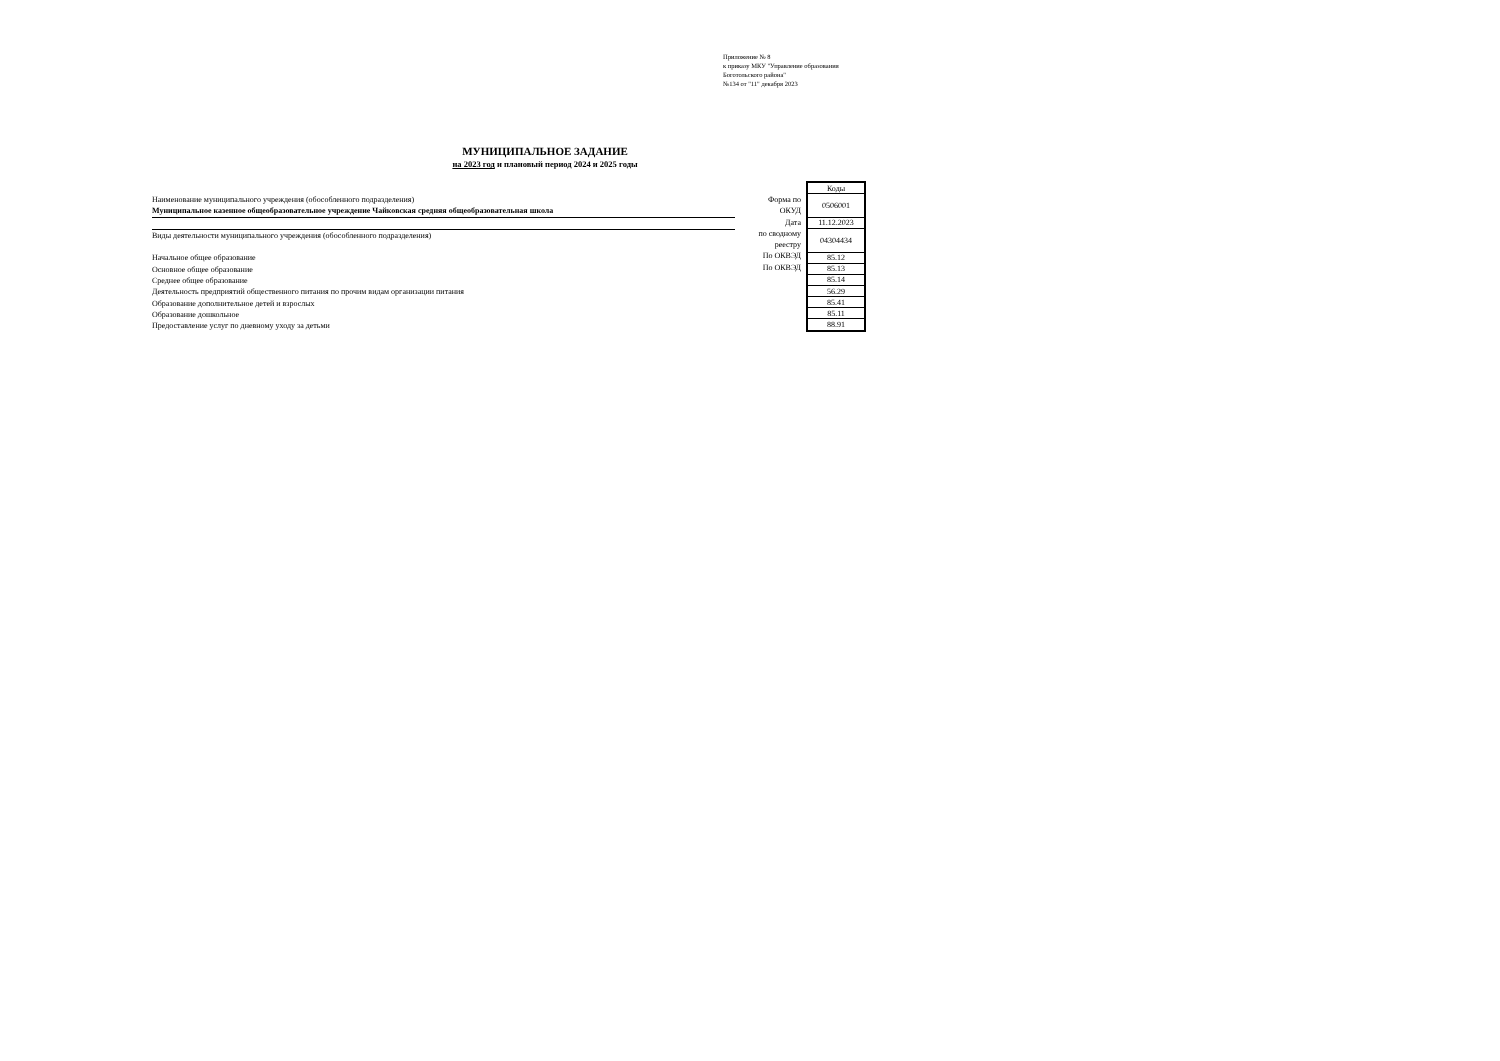Приложение № 8
к приказу МКУ "Управление образования
Боготольского района"
№134 от "11" декабря 2023
МУНИЦИПАЛЬНОЕ ЗАДАНИЕ
на 2023 год и плановый период 2024 и 2025 годы
Наименование муниципального учреждения (обособленного подразделения)
Муниципальное казенное общеобразовательное учреждение Чайковская средняя общеобразовательная школа
Виды деятельности муниципального учреждения (обособленного подразделения)
Начальное общее образование
Основное общее образование
Среднее общее образование
Деятельность предприятий общественного питания по прочим видам организации питания
Образование дополнительное детей и взрослых
Образование дошкольное
Предоставление услуг по дневному уходу за детьми
Форма по
ОКУД
Дата
по сводному
реестру
По ОКВЭД
По ОКВЭД
| Коды |
| 0506001 |
| 11.12.2023 |
| 04304434 |
| 85.12 |
| 85.13 |
| 85.14 |
| 56.29 |
| 85.41 |
| 85.11 |
| 88.91 |